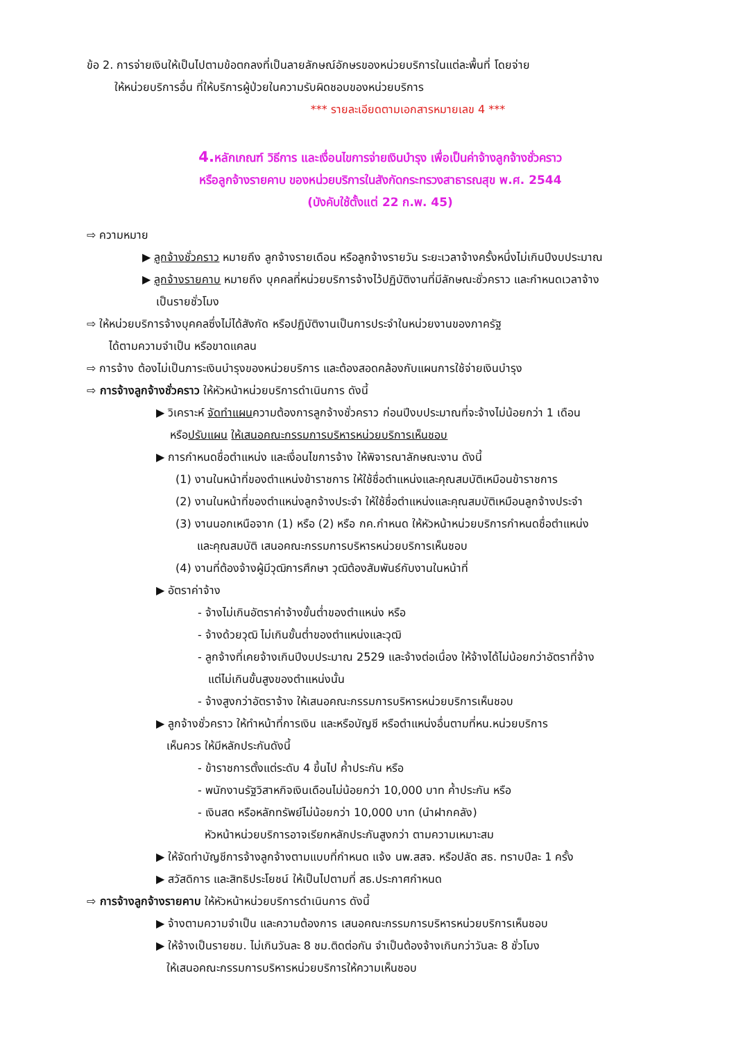ข้อ 2. การจ่ายเงินให้เป็นไปตามข้อตกลงที่เป็นลายลักษณ์อักษรของหน่วยบริการในแต่ละพื้นที่ โดยจ่าย
ให้หน่วยบริการอื่น ที่ให้บริการผู้ป่วยในความรับผิดชอบของหน่วยบริการ
*** รายละเอียดตามเอกสารหมายเลข 4 ***
4. หลักเกณฑ์ วิธีการ และเงื่อนไขการจ่ายเงินบำรุง เพื่อเป็นค่าจ้างลูกจ้างชั่วคราว
หรือลูกจ้างรายคาบ ของหน่วยบริการในสังกัดกระทรวงสาธารณสุข พ.ศ. 2544
(บังคับใช้ตั้งแต่ 22 ก.พ. 45)
⇨ ความหมาย
▶ ลูกจ้างชั่วคราว หมายถึง ลูกจ้างรายเดือน หรือลูกจ้างรายวัน ระยะเวลาจ้างครั้งหนึ่งไม่เกินปีงบประมาณ
▶ ลูกจ้างรายคาบ หมายถึง บุคคลที่หน่วยบริการจ้างไว้ปฏิบัติงานที่มีลักษณะชั่วคราว และกำหนดเวลาจ้าง
เป็นรายชั่วโมง
⇨ ให้หน่วยบริการจ้างบุคคลซึ่งไม่ได้สังกัด หรือปฏิบัติงานเป็นการประจำในหน่วยงานของภาครัฐ
ได้ตามความจำเป็น หรือขาดแคลน
⇨ การจ้าง ต้องไม่เป็นภาระเงินบำรุงของหน่วยบริการ และต้องสอดคล้องกับแผนการใช้จ่ายเงินบำรุง
⇨ การจ้างลูกจ้างชั่วคราว ให้หัวหน้าหน่วยบริการดำเนินการ ดังนี้
▶ วิเคราะห์ จัดทำแผนความต้องการลูกจ้างชั่วคราว ก่อนปีงบประมาณที่จะจ้างไม่น้อยกว่า 1 เดือน
หรือปรับแผน ให้เสนอคณะกรรมการบริหารหน่วยบริการเห็นชอบ
▶ การกำหนดชื่อตำแหน่ง และเงื่อนไขการจ้าง ให้พิจารณาลักษณะงาน ดังนี้
(1) งานในหน้าที่ของตำแหน่งข้าราชการ ให้ใช้ชื่อตำแหน่งและคุณสมบัติเหมือนข้าราชการ
(2) งานในหน้าที่ของตำแหน่งลูกจ้างประจำ ให้ใช้ชื่อตำแหน่งและคุณสมบัติเหมือนลูกจ้างประจำ
(3) งานนอกเหนือจาก (1) หรือ (2) หรือ กค.กำหนด ให้หัวหน้าหน่วยบริการกำหนดชื่อตำแหน่ง
และคุณสมบัติ เสนอคณะกรรมการบริหารหน่วยบริการเห็นชอบ
(4) งานที่ต้องจ้างผู้มีวุฒิการศึกษา วุฒิต้องสัมพันธ์กับงานในหน้าที่
▶ อัตราค่าจ้าง
- จ้างไม่เกินอัตราค่าจ้างขั้นต่ำของตำแหน่ง หรือ
- จ้างด้วยวุฒิ ไม่เกินขั้นต่ำของตำแหน่งและวุฒิ
- ลูกจ้างที่เคยจ้างเกินปีงบประมาณ 2529 และจ้างต่อเนื่อง ให้จ้างได้ไม่น้อยกว่าอัตราที่จ้าง
แต่ไม่เกินขั้นสูงของตำแหน่งนั้น
- จ้างสูงกว่าอัตราจ้าง ให้เสนอคณะกรรมการบริหารหน่วยบริการเห็นชอบ
▶ ลูกจ้างชั่วคราว ให้ทำหน้าที่การเงิน และหรือบัญชี หรือตำแหน่งอื่นตามที่หน.หน่วยบริการ
เห็นควร ให้มีหลักประกันดังนี้
- ข้าราชการตั้งแต่ระดับ 4 ขึ้นไป ค้ำประกัน หรือ
- พนักงานรัฐวิสาหกิจเงินเดือนไม่น้อยกว่า 10,000 บาท ค้ำประกัน หรือ
- เงินสด หรือหลักทรัพย์ไม่น้อยกว่า 10,000 บาท (นำฝากคลัง)
หัวหน้าหน่วยบริการอาจเรียกหลักประกันสูงกว่า ตามความเหมาะสม
▶ ให้จัดทำบัญชีการจ้างลูกจ้างตามแบบที่กำหนด แจ้ง นพ.สสจ. หรือปลัด สธ. ทราบปีละ 1 ครั้ง
▶ สวัสดิการ และสิทธิประโยชน์ ให้เป็นไปตามที่ สธ.ประกาศกำหนด
⇨ การจ้างลูกจ้างรายคาบ ให้หัวหน้าหน่วยบริการดำเนินการ ดังนี้
▶ จ้างตามความจำเป็น และความต้องการ เสนอคณะกรรมการบริหารหน่วยบริการเห็นชอบ
▶ ให้จ้างเป็นรายชม. ไม่เกินวันละ 8 ชม.ติดต่อกัน จำเป็นต้องจ้างเกินกว่าวันละ 8 ชั่วโมง
ให้เสนอคณะกรรมการบริหารหน่วยบริการให้ความเห็นชอบ